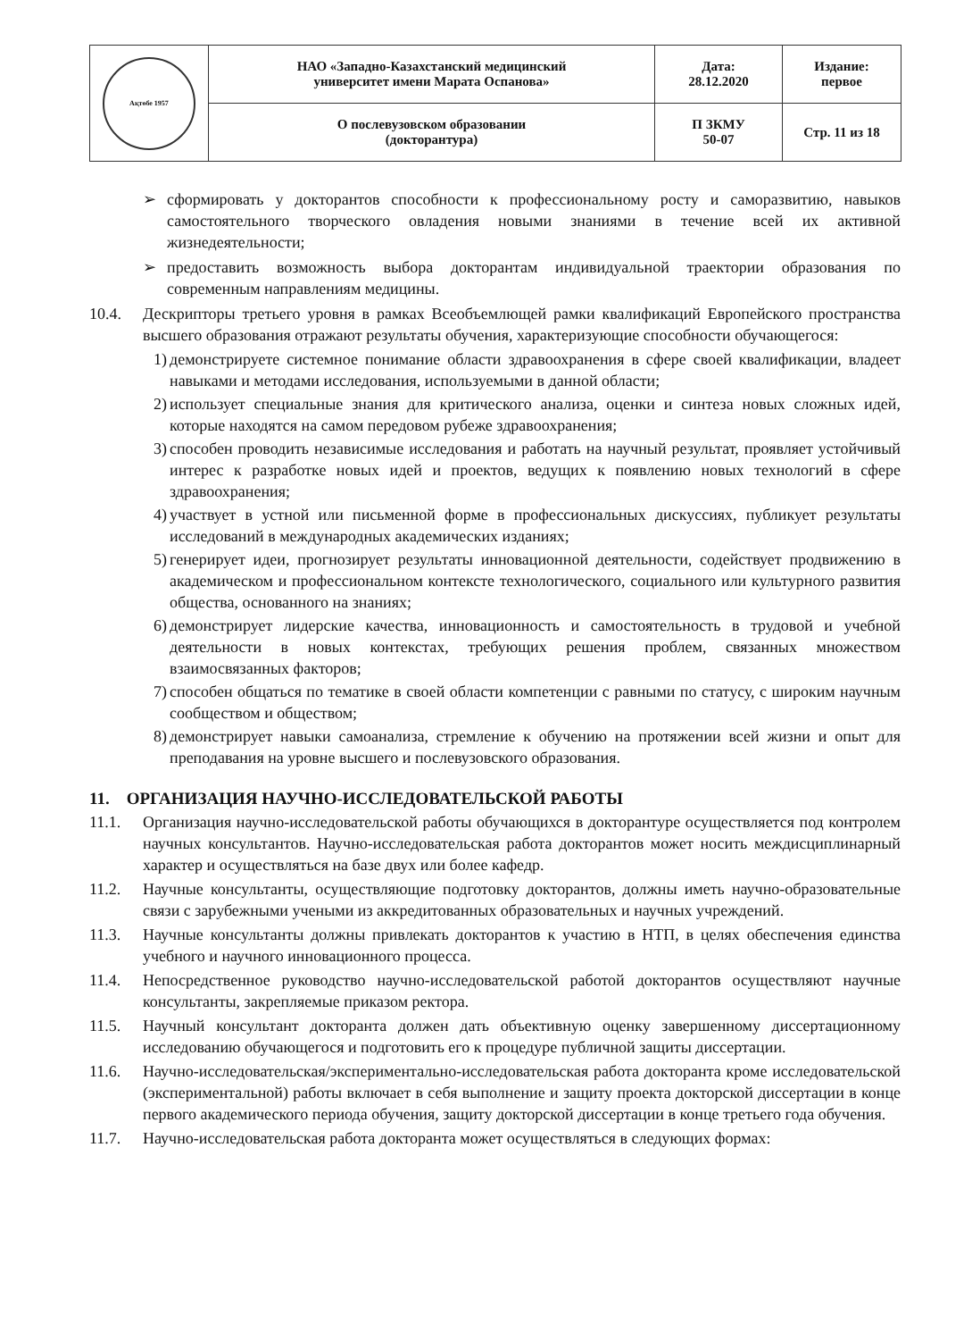| Ақтөбе 1957 | НАО «Западно-Казахстанский медицинский университет имени Марата Оспанова» | Дата: 28.12.2020 | Издание: первое |
| | О послевузовском образовании (докторантура) | П ЗКМУ 50-07 | Стр. 11 из 18 |
➢ сформировать у докторантов способности к профессиональному росту и саморазвитию, навыков самостоятельного творческого овладения новыми знаниями в течение всей их активной жизнедеятельности;
➢ предоставить возможность выбора докторантам индивидуальной траектории образования по современным направлениям медицины.
10.4. Дескрипторы третьего уровня в рамках Всеобъемлющей рамки квалификаций Европейского пространства высшего образования отражают результаты обучения, характеризующие способности обучающегося:
1) демонстрируете системное понимание области здравоохранения в сфере своей квалификации, владеет навыками и методами исследования, используемыми в данной области;
2) использует специальные знания для критического анализа, оценки и синтеза новых сложных идей, которые находятся на самом передовом рубеже здравоохранения;
3) способен проводить независимые исследования и работать на научный результат, проявляет устойчивый интерес к разработке новых идей и проектов, ведущих к появлению новых технологий в сфере здравоохранения;
4) участвует в устной или письменной форме в профессиональных дискуссиях, публикует результаты исследований в международных академических изданиях;
5) генерирует идеи, прогнозирует результаты инновационной деятельности, содействует продвижению в академическом и профессиональном контексте технологического, социального или культурного развития общества, основанного на знаниях;
6) демонстрирует лидерские качества, инновационность и самостоятельность в трудовой и учебной деятельности в новых контекстах, требующих решения проблем, связанных множеством взаимосвязанных факторов;
7) способен общаться по тематике в своей области компетенции с равными по статусу, с широким научным сообществом и обществом;
8) демонстрирует навыки самоанализа, стремление к обучению на протяжении всей жизни и опыт для преподавания на уровне высшего и послевузовского образования.
11. ОРГАНИЗАЦИЯ НАУЧНО-ИССЛЕДОВАТЕЛЬСКОЙ РАБОТЫ
11.1. Организация научно-исследовательской работы обучающихся в докторантуре осуществляется под контролем научных консультантов. Научно-исследовательская работа докторантов может носить междисциплинарный характер и осуществляться на базе двух или более кафедр.
11.2. Научные консультанты, осуществляющие подготовку докторантов, должны иметь научно-образовательные связи с зарубежными учеными из аккредитованных образовательных и научных учреждений.
11.3. Научные консультанты должны привлекать докторантов к участию в НТП, в целях обеспечения единства учебного и научного инновационного процесса.
11.4. Непосредственное руководство научно-исследовательской работой докторантов осуществляют научные консультанты, закрепляемые приказом ректора.
11.5. Научный консультант докторанта должен дать объективную оценку завершенному диссертационному исследованию обучающегося и подготовить его к процедуре публичной защиты диссертации.
11.6. Научно-исследовательская/экспериментально-исследовательская работа докторанта кроме исследовательской (экспериментальной) работы включает в себя выполнение и защиту проекта докторской диссертации в конце первого академического периода обучения, защиту докторской диссертации в конце третьего года обучения.
11.7. Научно-исследовательская работа докторанта может осуществляться в следующих формах: